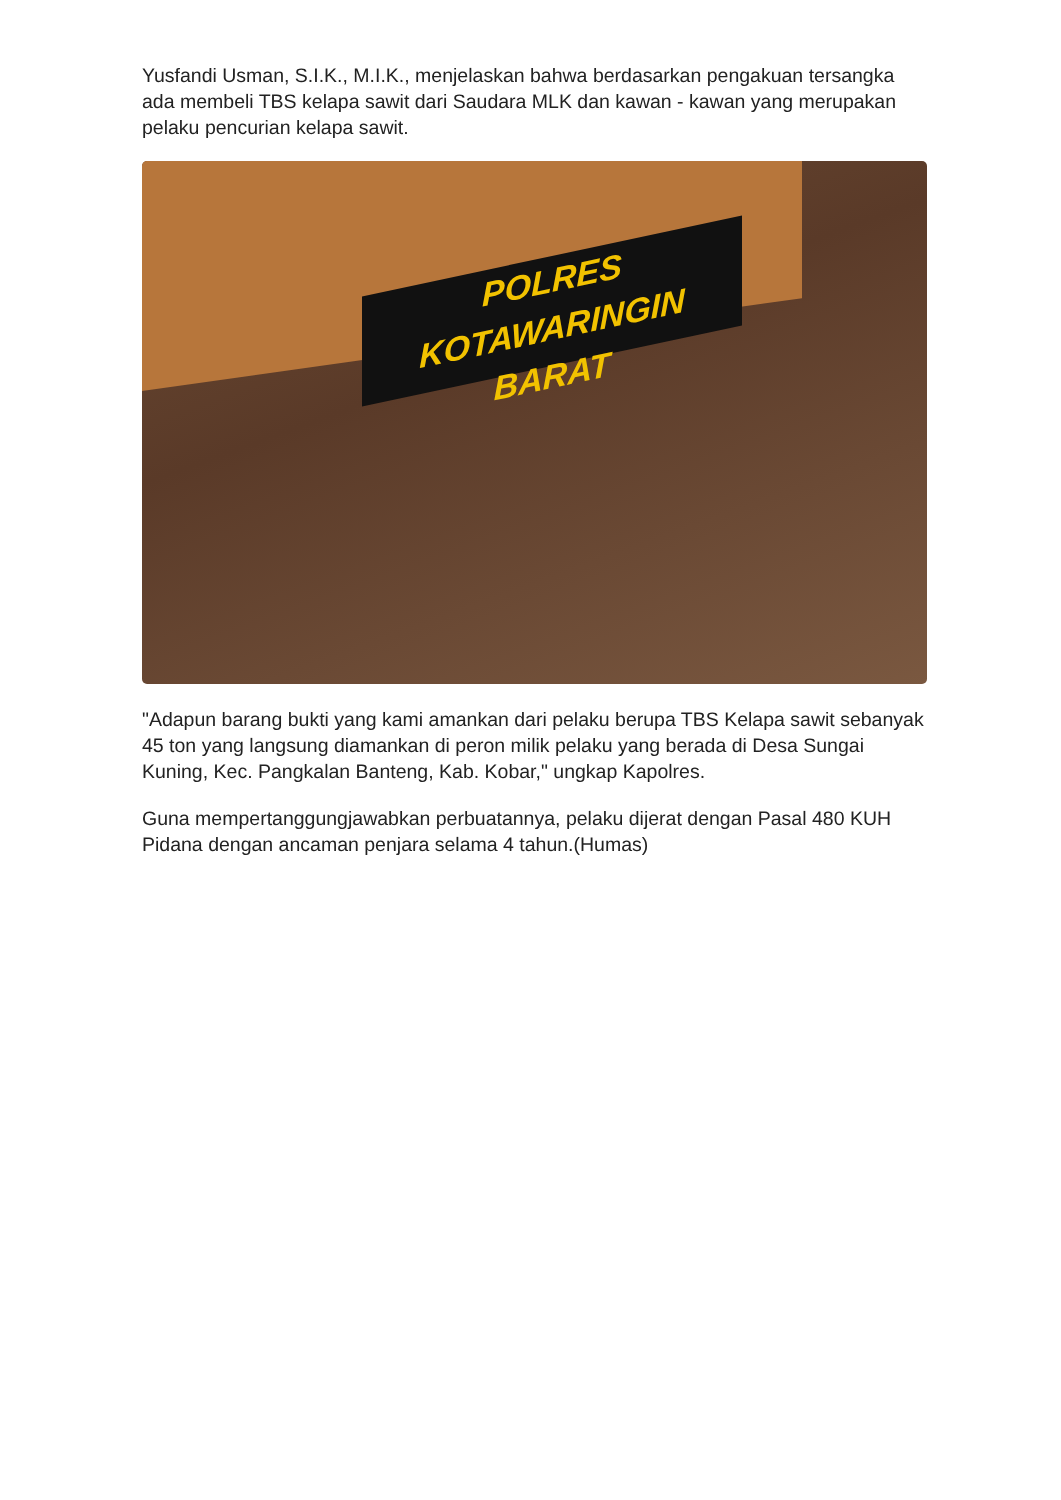Yusfandi Usman, S.I.K., M.I.K., menjelaskan bahwa berdasarkan pengakuan tersangka ada membeli TBS kelapa sawit dari Saudara MLK dan kawan - kawan yang merupakan pelaku pencurian kelapa sawit.
POLRES
KOTAWARINGIN BARAT
"Adapun barang bukti yang kami amankan dari pelaku berupa TBS Kelapa sawit sebanyak 45 ton yang langsung diamankan di peron milik pelaku yang berada di Desa Sungai Kuning, Kec. Pangkalan Banteng, Kab. Kobar," ungkap Kapolres.
Guna mempertanggungjawabkan perbuatannya, pelaku dijerat dengan Pasal 480 KUH Pidana dengan ancaman penjara selama 4 tahun.(Humas)